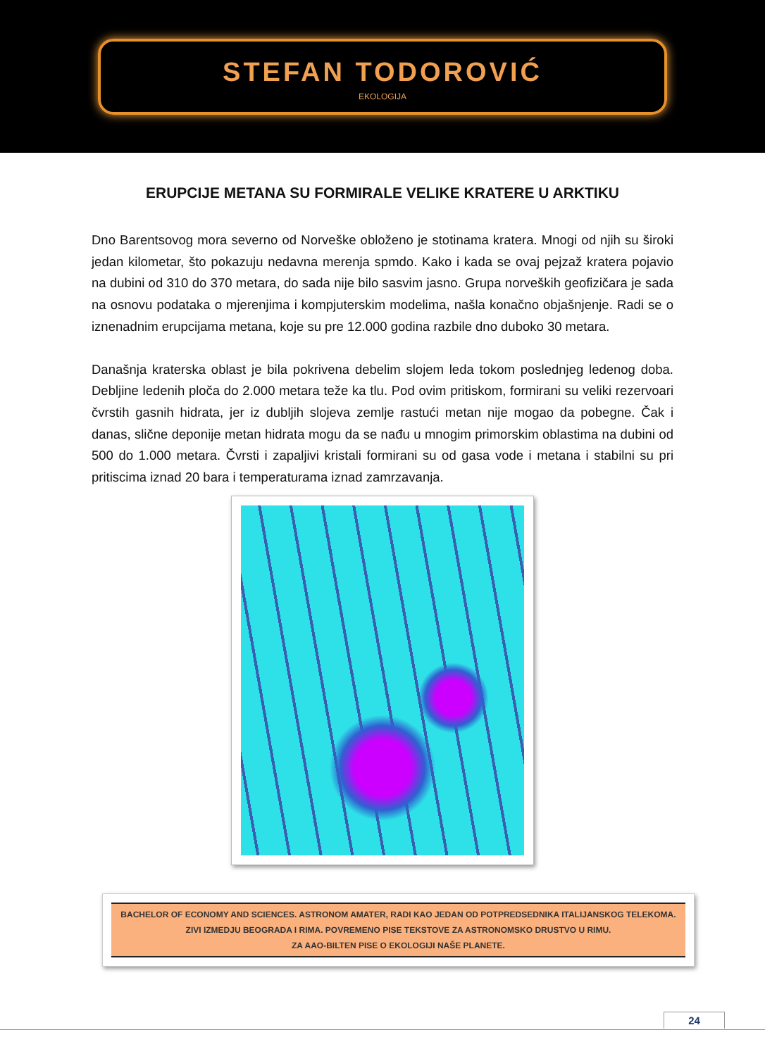STEFAN TODOROVIĆ
EKOLOGIJA
ERUPCIJE METANA SU FORMIRALE VELIKE KRATERE U ARKTIKU
Dno Barentsovog mora severno od Norveške obloženo je stotinama kratera. Mnogi od njih su široki jedan kilometar, što pokazuju nedavna merenja spmdo. Kako i kada se ovaj pejzaž kratera pojavio na dubini od 310 do 370 metara, do sada nije bilo sasvim jasno. Grupa norveških geofizičara je sada na osnovu podataka o mjerenjima i kompjuterskim modelima, našla konačno objašnjenje. Radi se o iznenadnim erupcijama metana, koje su pre 12.000 godina razbile dno duboko 30 metara.
Današnja kraterska oblast je bila pokrivena debelim slojem leda tokom poslednjeg ledenog doba. Debljine ledenih ploča do 2.000 metara teže ka tlu. Pod ovim pritiskom, formirani su veliki rezervoari čvrstih gasnih hidrata, jer iz dubljih slojeva zemlje rastući metan nije mogao da pobegne. Čak i danas, slične deponije metan hidrata mogu da se nađu u mnogim primorskim oblastima na dubini od 500 do 1.000 metara. Čvrsti i zapaljivi kristali formirani su od gasa vode i metana i stabilni su pri pritiscima iznad 20 bara i temperaturama iznad zamrzavanja.
BACHELOR OF ECONOMY AND SCIENCES. ASTRONOM AMATER, RADI KAO JEDAN OD POTPREDSEDNIKA ITALIJANSKOG TELEKOMA.
ZIVI IZMEDJU BEOGRADA I RIMA. POVREMENO PISE TEKSTOVE ZA ASTRONOMSKO DRUSTVO U RIMU.
ZA AAO-BILTEN PISE O EKOLOGIJI NAŠE PLANETE.
24